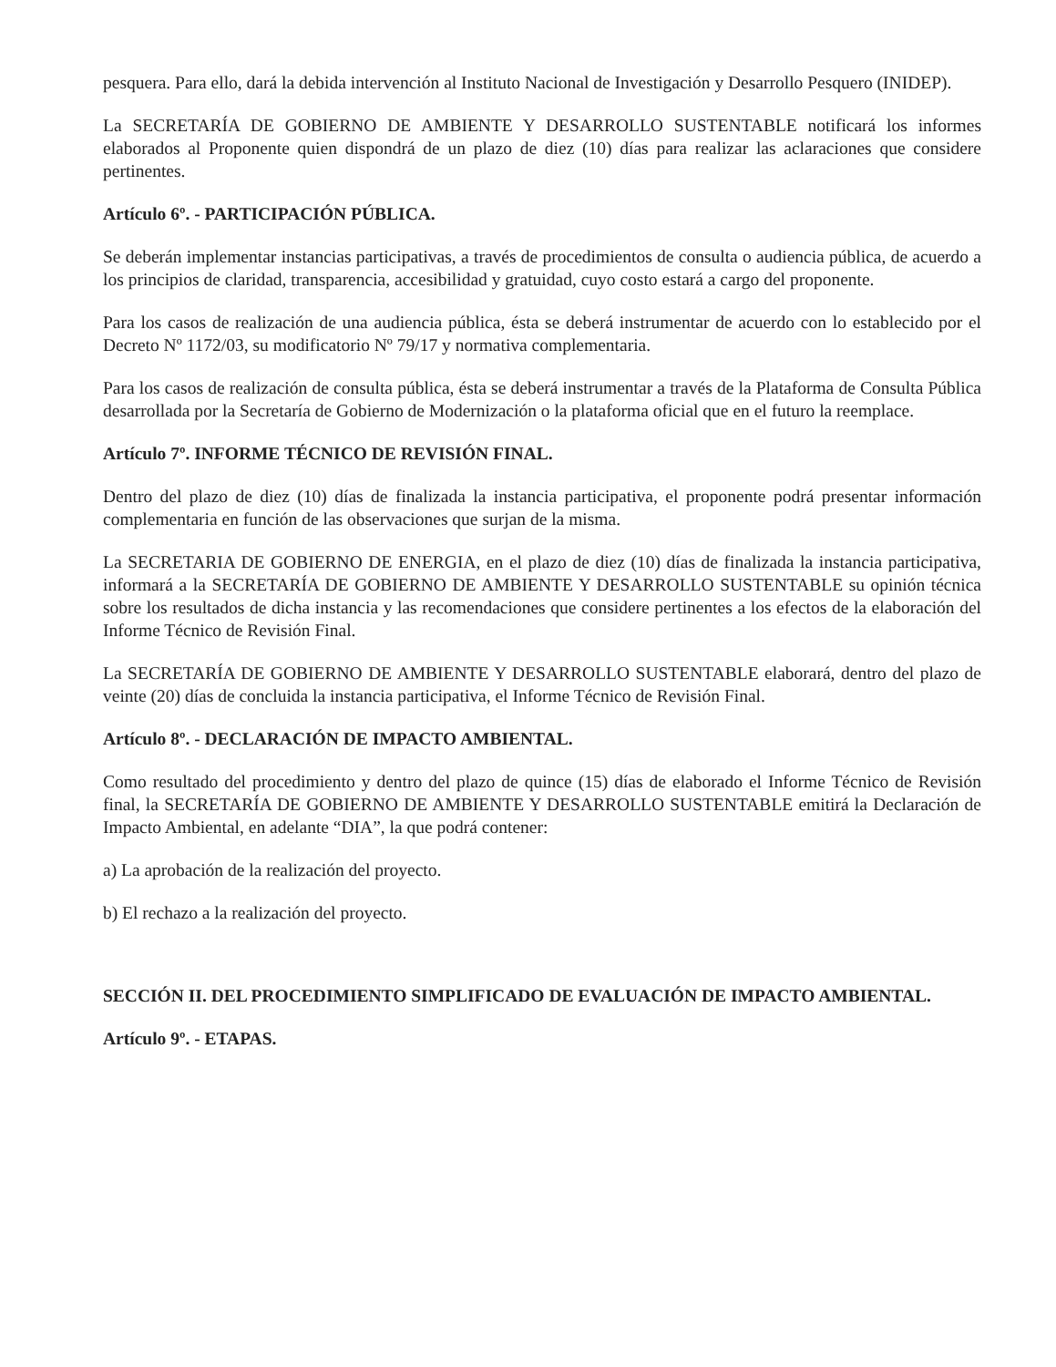pesquera. Para ello, dará la debida intervención al Instituto Nacional de Investigación y Desarrollo Pesquero (INIDEP).
La SECRETARÍA DE GOBIERNO DE AMBIENTE Y DESARROLLO SUSTENTABLE notificará los informes elaborados al Proponente quien dispondrá de un plazo de diez (10) días para realizar las aclaraciones que considere pertinentes.
Artículo 6º. - PARTICIPACIÓN PÚBLICA.
Se deberán implementar instancias participativas, a través de procedimientos de consulta o audiencia pública, de acuerdo a los principios de claridad, transparencia, accesibilidad y gratuidad, cuyo costo estará a cargo del proponente.
Para los casos de realización de una audiencia pública, ésta se deberá instrumentar de acuerdo con lo establecido por el Decreto Nº 1172/03, su modificatorio Nº 79/17 y normativa complementaria.
Para los casos de realización de consulta pública, ésta se deberá instrumentar a través de la Plataforma de Consulta Pública desarrollada por la Secretaría de Gobierno de Modernización o la plataforma oficial que en el futuro la reemplace.
Artículo 7º. INFORME TÉCNICO DE REVISIÓN FINAL.
Dentro del plazo de diez (10) días de finalizada la instancia participativa, el proponente podrá presentar información complementaria en función de las observaciones que surjan de la misma.
La SECRETARIA DE GOBIERNO DE ENERGIA, en el plazo de diez (10) días de finalizada la instancia participativa, informará a la SECRETARÍA DE GOBIERNO DE AMBIENTE Y DESARROLLO SUSTENTABLE su opinión técnica sobre los resultados de dicha instancia y las recomendaciones que considere pertinentes a los efectos de la elaboración del Informe Técnico de Revisión Final.
La SECRETARÍA DE GOBIERNO DE AMBIENTE Y DESARROLLO SUSTENTABLE elaborará, dentro del plazo de veinte (20) días de concluida la instancia participativa, el Informe Técnico de Revisión Final.
Artículo 8º. - DECLARACIÓN DE IMPACTO AMBIENTAL.
Como resultado del procedimiento y dentro del plazo de quince (15) días de elaborado el Informe Técnico de Revisión final, la SECRETARÍA DE GOBIERNO DE AMBIENTE Y DESARROLLO SUSTENTABLE emitirá la Declaración de Impacto Ambiental, en adelante “DIA”, la que podrá contener:
a) La aprobación de la realización del proyecto.
b) El rechazo a la realización del proyecto.
SECCIÓN II. DEL PROCEDIMIENTO SIMPLIFICADO DE EVALUACIÓN DE IMPACTO AMBIENTAL.
Artículo 9º. - ETAPAS.